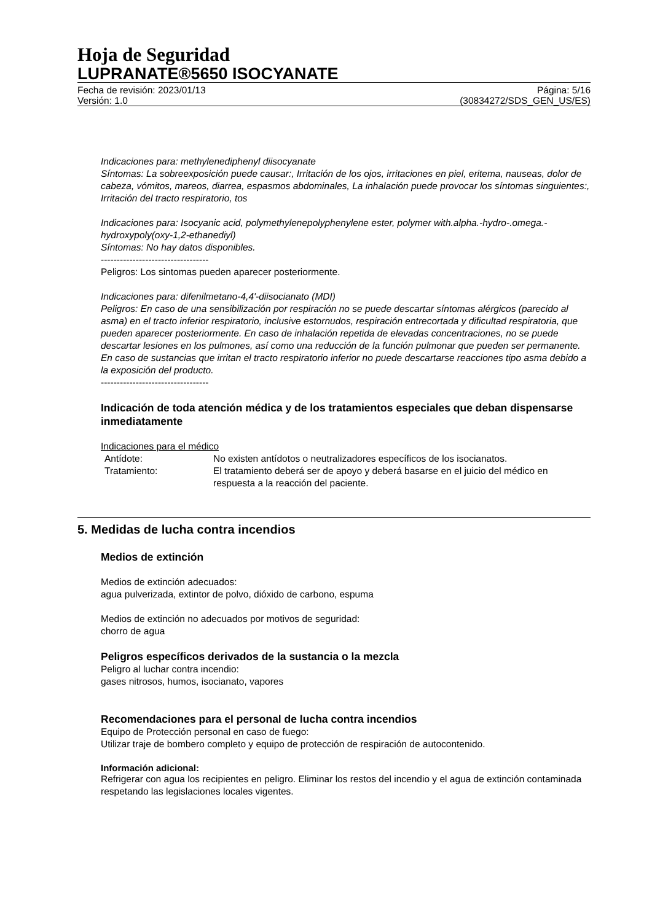Hoja de Seguridad
LUPRANATE®5650 ISOCYANATE
Fecha de revisión: 2023/01/13
Versión: 1.0
Página: 5/16
(30834272/SDS_GEN_US/ES)
Indicaciones para: methylenediphenyl diisocyanate
Síntomas: La sobreexposición puede causar:, Irritación de los ojos, irritaciones en piel, eritema, nauseas, dolor de cabeza, vómitos, mareos, diarrea, espasmos abdominales, La inhalación puede provocar los síntomas singuientes:, Irritación del tracto respiratorio, tos
Indicaciones para: Isocyanic acid, polymethylenepolyphenylene ester, polymer with.alpha.-hydro-.omega.-hydroxypoly(oxy-1,2-ethanediyl)
Síntomas: No hay datos disponibles.
----------------------------------
Peligros: Los sintomas pueden aparecer posteriormente.
Indicaciones para: difenilmetano-4,4'-diisocianato (MDI)
Peligros: En caso de una sensibilización por respiración no se puede descartar síntomas alérgicos (parecido al asma) en el tracto inferior respiratorio, inclusive estornudos, respiración entrecortada y dificultad respiratoria, que pueden aparecer posteriormente. En caso de inhalación repetida de elevadas concentraciones, no se puede descartar lesiones en los pulmones, así como una reducción de la función pulmonar que pueden ser permanente. En caso de sustancias que irritan el tracto respiratorio inferior no puede descartarse reacciones tipo asma debido a la exposición del producto.
----------------------------------
Indicación de toda atención médica y de los tratamientos especiales que deban dispensarse inmediatamente
Indicaciones para el médico
| Antídote: | No existen antídotos o neutralizadores específicos de los isocianatos. |
| Tratamiento: | El tratamiento deberá ser de apoyo y deberá basarse en el juicio del médico en respuesta a la reacción del paciente. |
5. Medidas de lucha contra incendios
Medios de extinción
Medios de extinción adecuados:
agua pulverizada, extintor de polvo, dióxido de carbono, espuma
Medios de extinción no adecuados por motivos de seguridad:
chorro de agua
Peligros específicos derivados de la sustancia o la mezcla
Peligro al luchar contra incendio:
gases nitrosos, humos, isocianato, vapores
Recomendaciones para el personal de lucha contra incendios
Equipo de Protección personal en caso de fuego:
Utilizar traje de bombero completo y equipo de protección de respiración de autocontenido.
Información adicional:
Refrigerar con agua los recipientes en peligro. Eliminar los restos del incendio y el agua de extinción contaminada respetando las legislaciones locales vigentes.